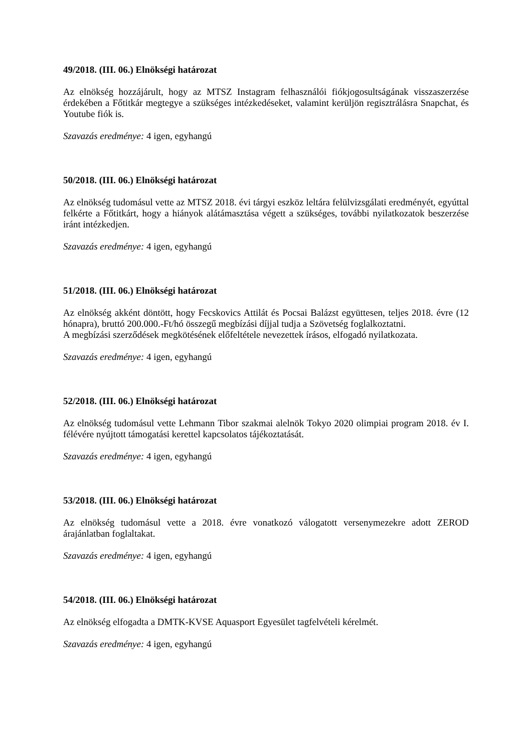49/2018. (III. 06.) Elnökségi határozat
Az elnökség hozzájárult, hogy az MTSZ Instagram felhasználói fiókjogosultságának visszaszerzése érdekében a Főtitkár megtegye a szükséges intézkedéseket, valamint kerüljön regisztrálásra Snapchat, és Youtube fiók is.
Szavazás eredménye: 4 igen, egyhangú
50/2018. (III. 06.) Elnökségi határozat
Az elnökség tudomásul vette az MTSZ 2018. évi tárgyi eszköz leltára felülvizsgálati eredményét, egyúttal felkérte a Főtitkárt, hogy a hiányok alátámasztása végett a szükséges, további nyilatkozatok beszerzése iránt intézkedjen.
Szavazás eredménye: 4 igen, egyhangú
51/2018. (III. 06.) Elnökségi határozat
Az elnökség akként döntött, hogy Fecskovics Attilát és Pocsai Balázst együttesen, teljes 2018. évre (12 hónapra), bruttó 200.000.-Ft/hó összegű megbízási díjjal tudja a Szövetség foglalkoztatni.
A megbízási szerződések megkötésének előfeltétele nevezettek írásos, elfogadó nyilatkozata.
Szavazás eredménye: 4 igen, egyhangú
52/2018. (III. 06.) Elnökségi határozat
Az elnökség tudomásul vette Lehmann Tibor szakmai alelnök Tokyo 2020 olimpiai program 2018. év I. félévére nyújtott támogatási kerettel kapcsolatos tájékoztatását.
Szavazás eredménye: 4 igen, egyhangú
53/2018. (III. 06.) Elnökségi határozat
Az elnökség tudomásul vette a 2018. évre vonatkozó válogatott versenymezekre adott ZEROD árajánlatban foglaltakat.
Szavazás eredménye: 4 igen, egyhangú
54/2018. (III. 06.) Elnökségi határozat
Az elnökség elfogadta a DMTK-KVSE Aquasport Egyesület tagfelvételi kérelmét.
Szavazás eredménye: 4 igen, egyhangú